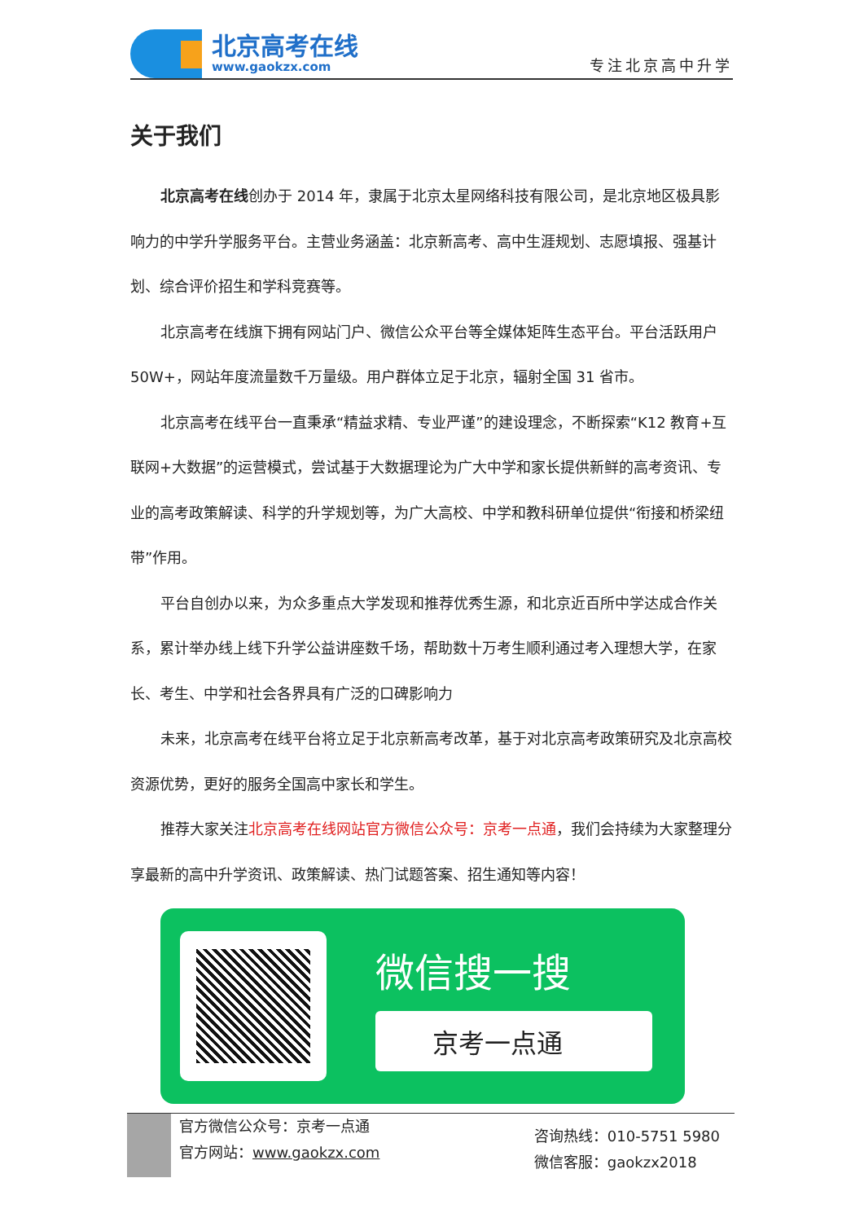北京高考在线
www.gaokzx.com
专注北京高中升学
关于我们
北京高考在线创办于 2014 年，隶属于北京太星网络科技有限公司，是北京地区极具影响力的中学升学服务平台。主营业务涵盖：北京新高考、高中生涯规划、志愿填报、强基计划、综合评价招生和学科竞赛等。
北京高考在线旗下拥有网站门户、微信公众平台等全媒体矩阵生态平台。平台活跃用户 50W+，网站年度流量数千万量级。用户群体立足于北京，辐射全国 31 省市。
北京高考在线平台一直秉承“精益求精、专业严谨”的建设理念，不断探索“K12 教育+互联网+大数据”的运营模式，尝试基于大数据理论为广大中学和家长提供新鲜的高考资讯、专业的高考政策解读、科学的升学规划等，为广大高校、中学和教科研单位提供“衔接和桥梁纽带”作用。
平台自创办以来，为众多重点大学发现和推荐优秀生源，和北京近百所中学达成合作关系，累计举办线上线下升学公益讲座数千场，帮助数十万考生顺利通过考入理想大学，在家长、考生、中学和社会各界具有广泛的口碑影响力
未来，北京高考在线平台将立足于北京新高考改革，基于对北京高考政策研究及北京高校资源优势，更好的服务全国高中家长和学生。
推荐大家关注北京高考在线网站官方微信公众号：京考一点通，我们会持续为大家整理分享最新的高中升学资讯、政策解读、热门试题答案、招生通知等内容！
微信搜一搜
京考一点通
官方微信公众号：京考一点通
官方网站：www.gaokzx.com
咨询热线：010-5751 5980
微信客服：gaokzx2018